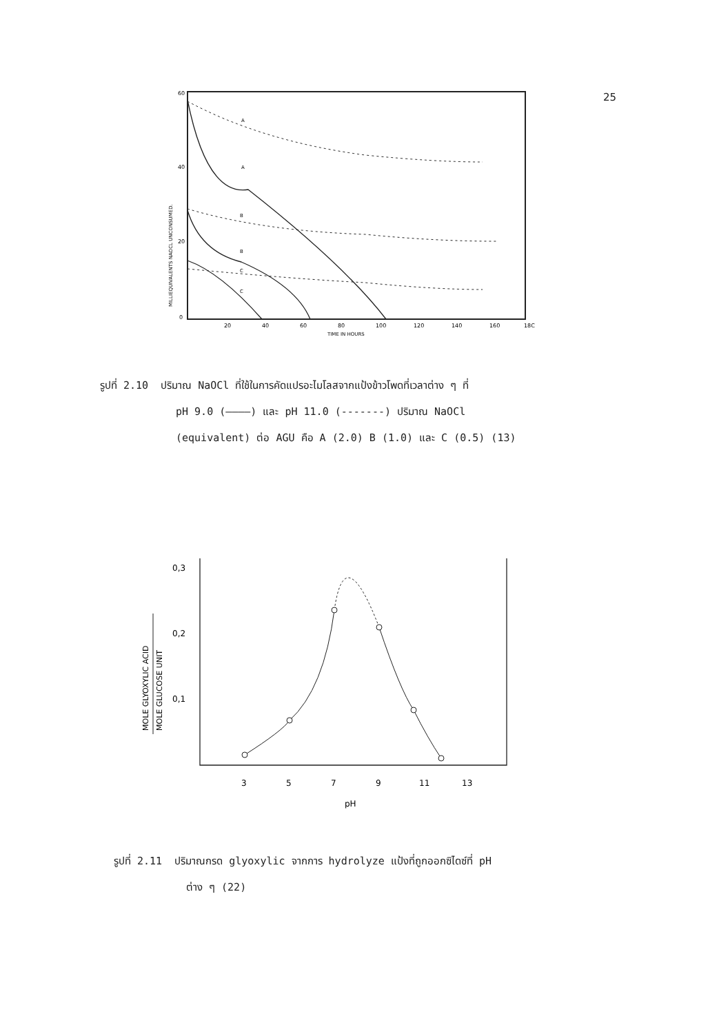25
60
40
20
0
MILLIEQUIVALENTS NAOCL UNCONSUMED.
20
40
60
80
100
120
140
160
18C
TIME IN HOURS
A
A
B
B
C
C
รูปที่ 2.10 ปริมาณ NaOCl ที่ใช้ในการคัดแปรอะไมโลสจากแป้งข้าวโพดที่เวลาต่าง ๆ ที่
pH 9.0 (————) และ pH 11.0 (-------) ปริมาณ NaOCl
(equivalent) ต่อ AGU คือ A (2.0) B (1.0) และ C (0.5) (13)
0,3
0,2
0,1
3
5
7
9
11
13
pH
MOLE GLYOXYLIC ACID
MOLE GLUCOSE UNIT
รูปที่ 2.11 ปริมาณกรด glyoxylic จากการ hydrolyze แป้งที่ถูกออกซิไดซ์ที่ pH
ต่าง ๆ (22)